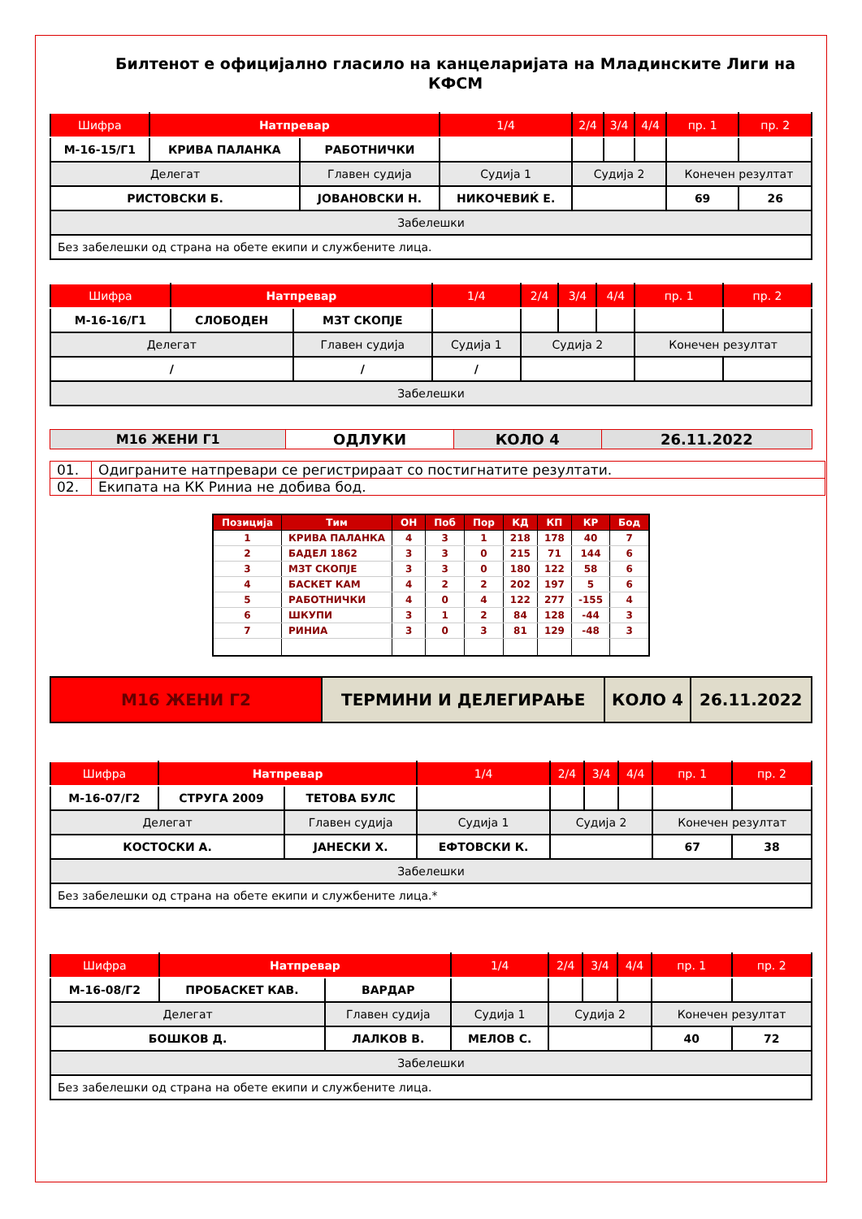Билтенот е официјално гласило на канцеларијата на Младинските Лиги на КФСМ
| Шифра | Натпревар | | 1/4 | 2/4 | 3/4 | 4/4 | пр. 1 | пр. 2 |
| --- | --- | --- | --- | --- | --- | --- | --- | --- |
| М-16-15/Г1 | КРИВА ПАЛАНКА | РАБОТНИЧКИ | | | | | | |
| Делегат | | Главен судија | Судија 1 | Судија 2 | | | Конечен резултат | |
| РИСТОВСКИ Б. | | ЈОВАНОВСКИ Н. | НИКОЧЕВИЌ Е. | | | | 69 | 26 |
| Забелешки | | | | | | | | |
| Без забелешки од страна на обете екипи и службените лица. | | | | | | | | |
| Шифра | Натпревар | | 1/4 | 2/4 | 3/4 | 4/4 | пр. 1 | пр. 2 |
| --- | --- | --- | --- | --- | --- | --- | --- | --- |
| М-16-16/Г1 | СЛОБОДЕН | МЗТ СКОПЈЕ | | | | | | |
| Делегат | | Главен судија | Судија 1 | Судија 2 | | | Конечен резултат | |
| / | | / | / | | | | | |
| Забелешки | | | | | | | | |
| М16 ЖЕНИ Г1 | ОДЛУКИ | КОЛО 4 | 26.11.2022 |
| 01. | Одиграните натпревари се регистрираат со постигнатите резултати. |
| 02. | Екипата на КК Риниа не добива бод. |
| Позиција | Тим | ОН | Поб | Пор | КД | КП | КР | Бод |
| --- | --- | --- | --- | --- | --- | --- | --- | --- |
| 1 | КРИВА ПАЛАНКА | 4 | 3 | 1 | 218 | 178 | 40 | 7 |
| 2 | БАДЕЛ 1862 | 3 | 3 | 0 | 215 | 71 | 144 | 6 |
| 3 | МЗТ СКОПЈЕ | 3 | 3 | 0 | 180 | 122 | 58 | 6 |
| 4 | БАСКЕТ КАМ | 4 | 2 | 2 | 202 | 197 | 5 | 6 |
| 5 | РАБОТНИЧКИ | 4 | 0 | 4 | 122 | 277 | -155 | 4 |
| 6 | ШКУПИ | 3 | 1 | 2 | 84 | 128 | -44 | 3 |
| 7 | РИНИА | 3 | 0 | 3 | 81 | 129 | -48 | 3 |
| М16 ЖЕНИ Г2 | ТЕРМИНИ И ДЕЛЕГИРАЊЕ | КОЛО 4 | 26.11.2022 |
| Шифра | Натпревар | | 1/4 | 2/4 | 3/4 | 4/4 | пр. 1 | пр. 2 |
| --- | --- | --- | --- | --- | --- | --- | --- | --- |
| М-16-07/Г2 | СТРУГА 2009 | ТЕТОВА БУЛС | | | | | | |
| Делегат | | Главен судија | Судија 1 | Судија 2 | | | Конечен резултат | |
| КОСТОСКИ А. | | ЈАНЕСКИ Х. | ЕФТОВСКИ К. | | | | 67 | 38 |
| Забелешки | | | | | | | | |
| Без забелешки од страна на обете екипи и службените лица.* | | | | | | | | |
| Шифра | Натпревар | | 1/4 | 2/4 | 3/4 | 4/4 | пр. 1 | пр. 2 |
| --- | --- | --- | --- | --- | --- | --- | --- | --- |
| М-16-08/Г2 | ПРОБАСКЕТ КАВ. | ВАРДАР | | | | | | |
| Делегат | | Главен судија | Судија 1 | Судија 2 | | | Конечен резултат | |
| БОШКОВ Д. | | ЛАЛКОВ В. | МЕЛОВ С. | | | | 40 | 72 |
| Забелешки | | | | | | | | |
| Без забелешки од страна на обете екипи и службените лица. | | | | | | | | |